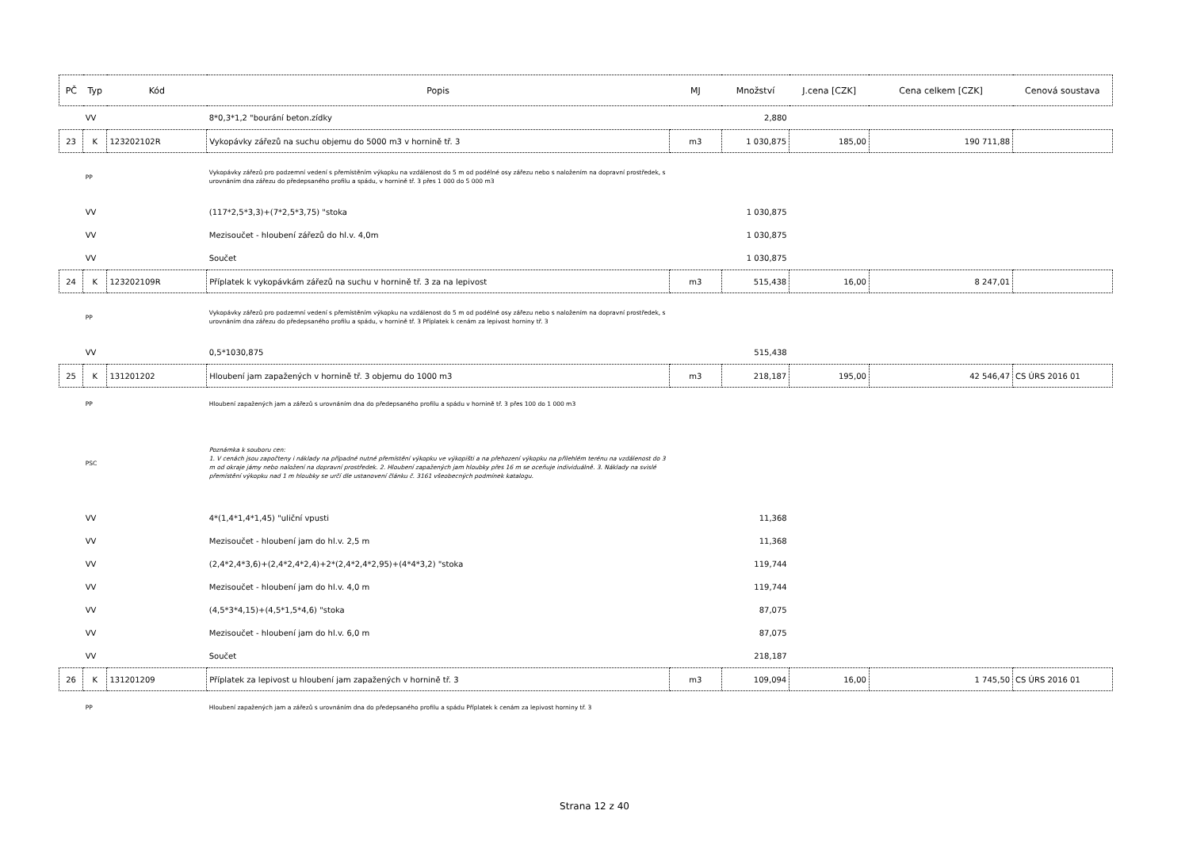| PČ | Typ | Kód | Popis | MJ | Množství | J.cena [CZK] | Cena celkem [CZK] | Cenová soustava |
| --- | --- | --- | --- | --- | --- | --- | --- | --- |
| | VV | | 8*0,3*1,2 "bourání beton.zídky | | 2,880 | | | |
| 23 | K | 123202102R | Vykopávky zářezů na suchu objemu do 5000 m3 v hornině tř. 3 | m3 | 1 030,875 | 185,00 | 190 711,88 | |
| | PP | | Vykopávky zářezů pro podzemní vedení s přemístěním výkopku na vzdálenost do 5 m od podélné osy zářezu nebo s naložením na dopravní prostředek, s urovnáním dna zářezu do předepsaného profilu a spádu, v hornině tř. 3 přes 1 000 do 5 000 m3 | | | | | |
| | VV | | (117*2,5*3,3)+(7*2,5*3,75) "stoka | | 1 030,875 | | | |
| | VV | | Mezisoučet - hloubení zářezů do hl.v. 4,0m | | 1 030,875 | | | |
| | VV | | Součet | | 1 030,875 | | | |
| 24 | K | 123202109R | Příplatek k vykopávkám zářezů na suchu v hornině tř. 3 za na lepivost | m3 | 515,438 | 16,00 | 8 247,01 | |
| | PP | | Vykopávky zářezů pro podzemní vedení s přemístěním výkopku na vzdálenost do 5 m od podélné osy zářezu nebo s naložením na dopravní prostředek, s urovnáním dna zářezu do předepsaného profilu a spádu, v hornině tř. 3 Příplatek k cenám za lepivost horniny tř. 3 | | | | | |
| | VV | | 0,5*1030,875 | | 515,438 | | | |
| 25 | K | 131201202 | Hloubení jam zapažených v hornině tř. 3 objemu do 1000 m3 | m3 | 218,187 | 195,00 | 42 546,47 | CS ÚRS 2016 01 |
| | PP | | Hloubení zapažených jam a zářezů s urovnáním dna do předepsaného profilu a spádu v hornině tř. 3 přes 100 do 1 000 m3 | | | | | |
| | PSC | | Poznámka k souboru cen: 1. V cenách jsou započteny i náklady na případné nutné přemístění výkopku ve výkopišti a na přehození výkopku na přilehlém terénu na vzdálenost do 3 m od okraje jámy nebo naložení na dopravní prostředek. 2. Hloubení zapažených jam hloubky přes 16 m se oceňuje individuálně. 3. Náklady na svislé přemístění výkopku nad 1 m hloubky se určí dle ustanovení článku č. 3161 všeobecných podmínek katalogu. | | | | | |
| | VV | | 4*(1,4*1,4*1,45) "uliční vpusti | | 11,368 | | | |
| | VV | | Mezisoučet - hloubení jam do hl.v. 2,5 m | | 11,368 | | | |
| | VV | | (2,4*2,4*3,6)+(2,4*2,4*2,4)+2*(2,4*2,4*2,95)+(4*4*3,2) "stoka | | 119,744 | | | |
| | VV | | Mezisoučet - hloubení jam do hl.v. 4,0 m | | 119,744 | | | |
| | VV | | (4,5*3*4,15)+(4,5*1,5*4,6) "stoka | | 87,075 | | | |
| | VV | | Mezisoučet - hloubení jam do hl.v. 6,0 m | | 87,075 | | | |
| | VV | | Součet | | 218,187 | | | |
| 26 | K | 131201209 | Příplatek za lepivost u hloubení jam zapažených v hornině tř. 3 | m3 | 109,094 | 16,00 | 1 745,50 | CS ÚRS 2016 01 |
| | PP | | Hloubení zapažených jam a zářezů s urovnáním dna do předepsaného profilu a spádu Příplatek k cenám za lepivost horniny tř. 3 | | | | | |
Strana 12 z 40